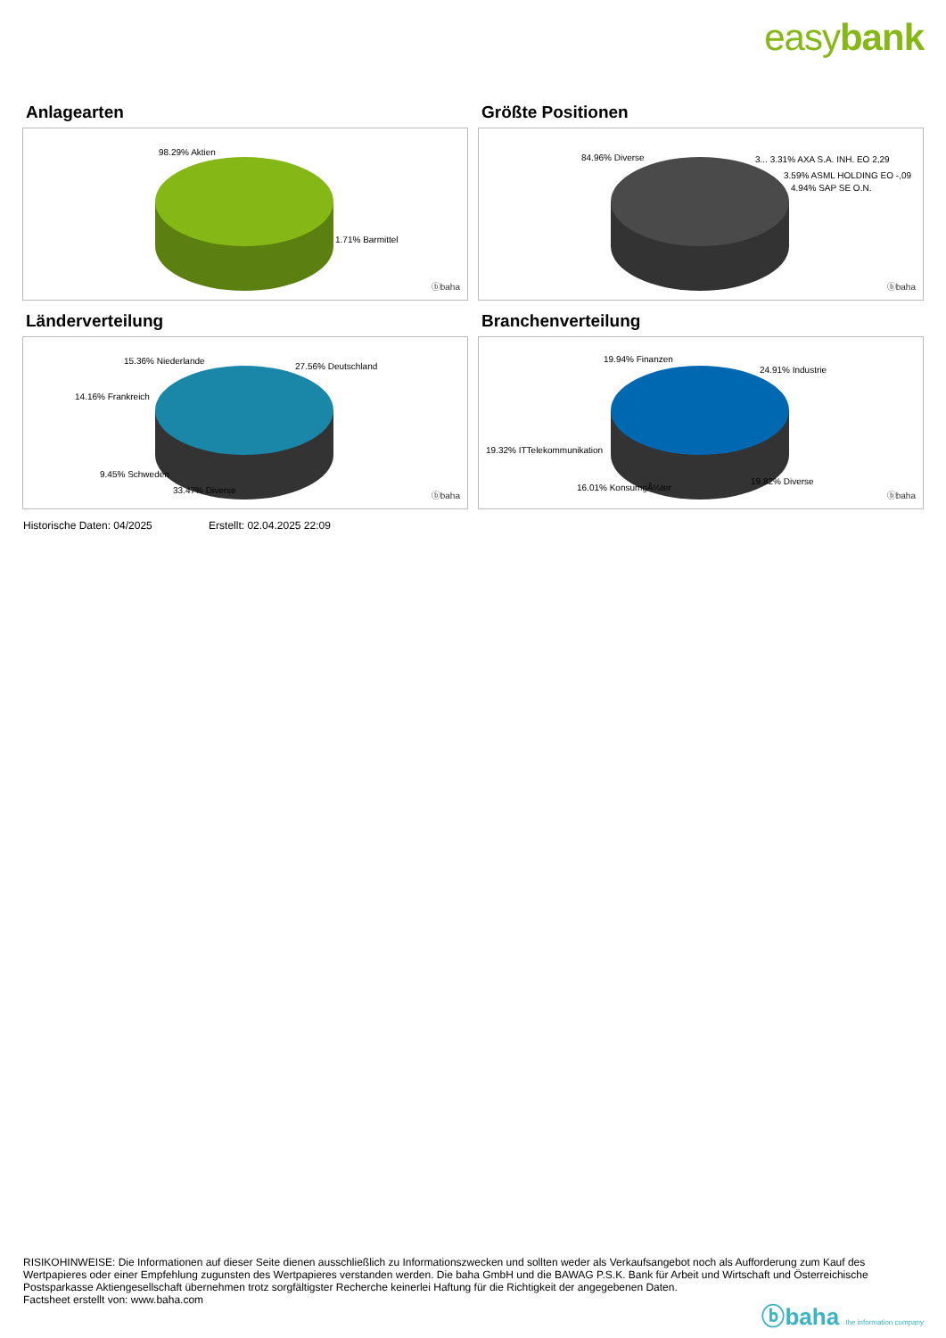easybank
Anlagearten
98.29% Aktien
1.71% Barmittel
ⓑbaha
Größte Positionen
84.96% Diverse
3... 3.31% AXA S.A. INH. EO 2,29
3.59% ASML HOLDING EO -,09
4.94% SAP SE O.N.
ⓑbaha
Länderverteilung
15.36% Niederlande
27.56% Deutschland
14.16% Frankreich
9.45% Schweden
33.47% Diverse
ⓑbaha
Branchenverteilung
19.94% Finanzen
24.91% Industrie
19.32% ITTelekommunikation
16.01% KonsumgÃ¼ter
19.82% Diverse
ⓑbaha
Historische Daten: 04/2025 Erstellt: 02.04.2025 22:09
RISIKOHINWEISE: Die Informationen auf dieser Seite dienen ausschließlich zu Informationszwecken und sollten weder als Verkaufsangebot noch als Aufforderung zum Kauf des Wertpapieres oder einer Empfehlung zugunsten des Wertpapieres verstanden werden. Die baha GmbH und die BAWAG P.S.K. Bank für Arbeit und Wirtschaft und Österreichische Postsparkasse Aktiengesellschaft übernehmen trotz sorgfältigster Recherche keinerlei Haftung für die Richtigkeit der angegebenen Daten.
Factsheet erstellt von: www.baha.com
ⓑbaha the information company